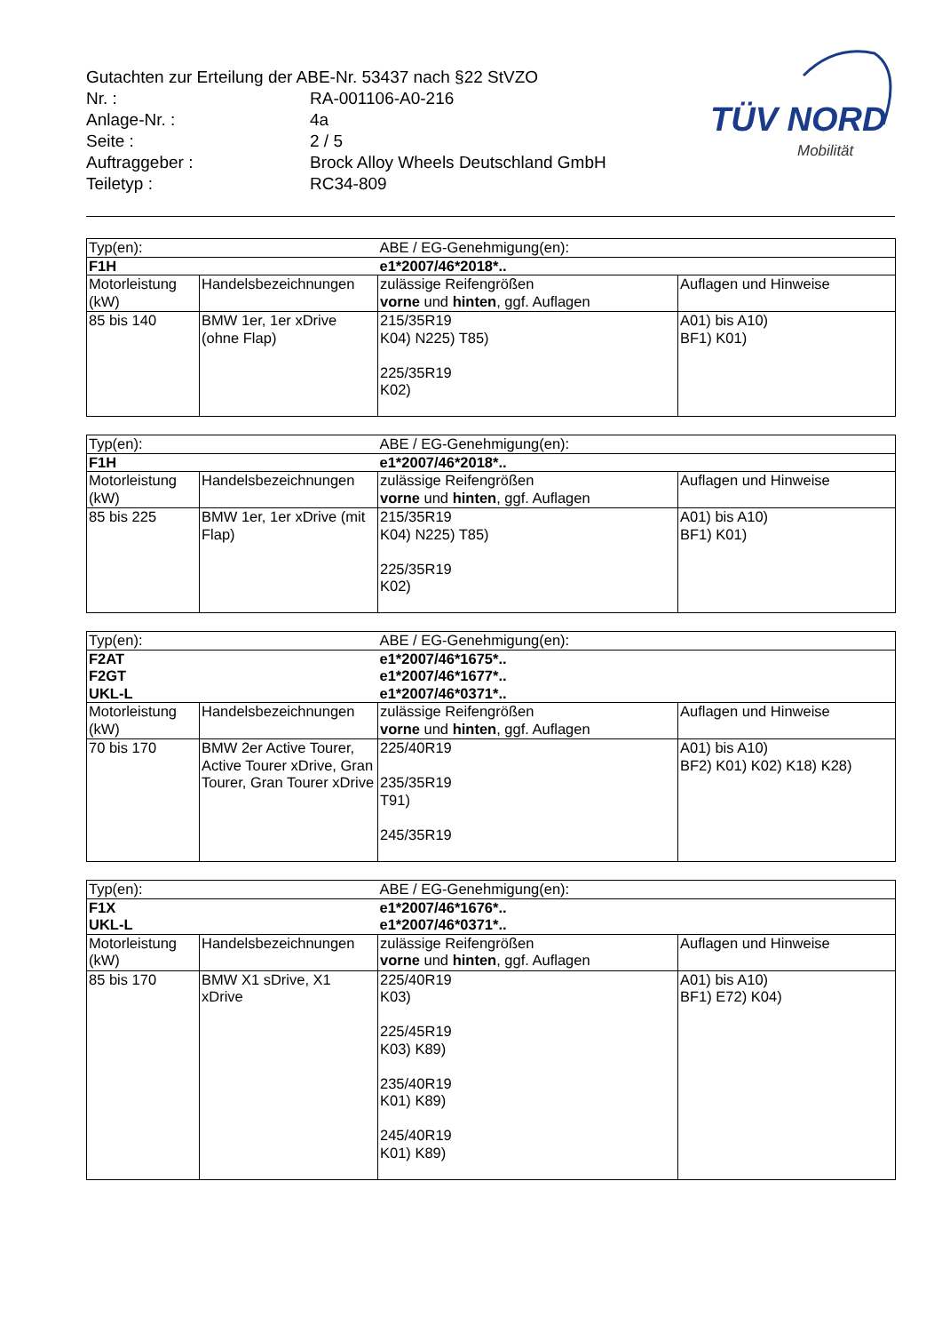Gutachten zur Erteilung der ABE-Nr. 53437 nach §22 StVZO
Nr. : RA-001106-A0-216
Anlage-Nr. : 4a
Seite : 2 / 5
Auftraggeber : Brock Alloy Wheels Deutschland GmbH
Teiletyp : RC34-809
TÜV NORD
Mobilität
| Typ(en): | | ABE / EG-Genehmigung(en): | |
| F1H | | e1*2007/46*2018*.. | |
| Motorleistung (kW) | Handelsbezeichnungen | zulässige Reifengrößen vorne und hinten , ggf. Auflagen | Auflagen und Hinweise |
| 85 bis 140 | BMW 1er, 1er xDrive (ohne Flap) | 215/35R19 K04) N225) T85) 225/35R19 K02) | A01) bis A10) BF1) K01) |
| Typ(en): | | ABE / EG-Genehmigung(en): | |
| F1H | | e1*2007/46*2018*.. | |
| Motorleistung (kW) | Handelsbezeichnungen | zulässige Reifengrößen vorne und hinten , ggf. Auflagen | Auflagen und Hinweise |
| 85 bis 225 | BMW 1er, 1er xDrive (mit Flap) | 215/35R19 K04) N225) T85) 225/35R19 K02) | A01) bis A10) BF1) K01) |
| Typ(en): | | ABE / EG-Genehmigung(en): | |
| F2AT F2GT UKL-L | | e1*2007/46*1675*.. e1*2007/46*1677*.. e1*2007/46*0371*.. | |
| Motorleistung (kW) | Handelsbezeichnungen | zulässige Reifengrößen vorne und hinten , ggf. Auflagen | Auflagen und Hinweise |
| 70 bis 170 | BMW 2er Active Tourer, Active Tourer xDrive, Gran Tourer, Gran Tourer xDrive | 225/40R19 235/35R19 T91) 245/35R19 | A01) bis A10) BF2) K01) K02) K18) K28) |
| Typ(en): | | ABE / EG-Genehmigung(en): | |
| F1X UKL-L | | e1*2007/46*1676*.. e1*2007/46*0371*.. | |
| Motorleistung (kW) | Handelsbezeichnungen | zulässige Reifengrößen vorne und hinten , ggf. Auflagen | Auflagen und Hinweise |
| 85 bis 170 | BMW X1 sDrive, X1 xDrive | 225/40R19 K03) 225/45R19 K03) K89) 235/40R19 K01) K89) 245/40R19 K01) K89) | A01) bis A10) BF1) E72) K04) |